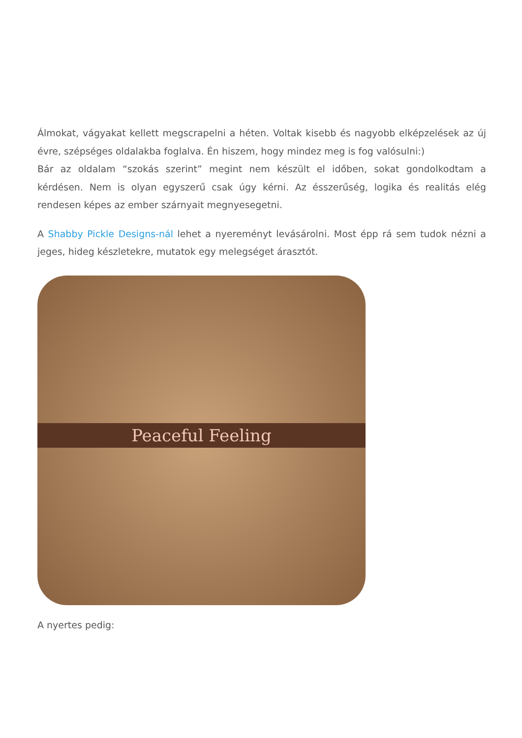Álmokat, vágyakat kellett megscrapelni a héten. Voltak kisebb és nagyobb elképzelések az új évre, szépséges oldalakba foglalva. Én hiszem, hogy mindez meg is fog valósulni:)
Bár az oldalam “szokás szerint” megint nem készült el időben, sokat gondolkodtam a kérdésen. Nem is olyan egyszerű csak úgy kérni. Az ésszerűség, logika és realitás elég rendesen képes az ember szárnyait megnyesegetni.
A Shabby Pickle Designs-nál lehet a nyereményt levásárolni. Most épp rá sem tudok nézni a jeges, hideg készletekre, mutatok egy melegséget árasztót.
Peaceful Feeling
A nyertes pedig: